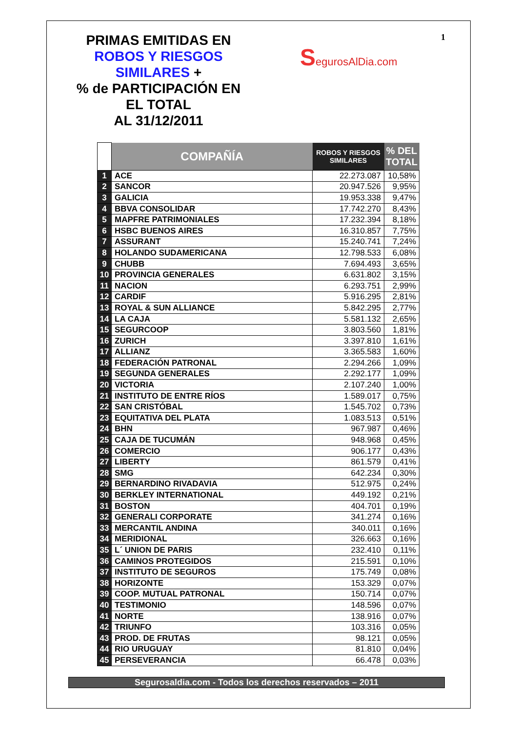PRIMAS EMITIDAS EN
ROBOS Y RIESGOS
SIMILARES +
% de PARTICIPACIÓN EN
EL TOTAL
AL 31/12/2011
SegurosAlDia.com
1
| | COMPAÑÍA | ROBOS Y RIESGOS SIMILARES | % DEL TOTAL |
| --- | --- | --- | --- |
| 1 | ACE | 22.273.087 | 10,58% |
| 2 | SANCOR | 20.947.526 | 9,95% |
| 3 | GALICIA | 19.953.338 | 9,47% |
| 4 | BBVA CONSOLIDAR | 17.742.270 | 8,43% |
| 5 | MAPFRE PATRIMONIALES | 17.232.394 | 8,18% |
| 6 | HSBC BUENOS AIRES | 16.310.857 | 7,75% |
| 7 | ASSURANT | 15.240.741 | 7,24% |
| 8 | HOLANDO SUDAMERICANA | 12.798.533 | 6,08% |
| 9 | CHUBB | 7.694.493 | 3,65% |
| 10 | PROVINCIA GENERALES | 6.631.802 | 3,15% |
| 11 | NACION | 6.293.751 | 2,99% |
| 12 | CARDIF | 5.916.295 | 2,81% |
| 13 | ROYAL & SUN ALLIANCE | 5.842.295 | 2,77% |
| 14 | LA CAJA | 5.581.132 | 2,65% |
| 15 | SEGURCOOP | 3.803.560 | 1,81% |
| 16 | ZURICH | 3.397.810 | 1,61% |
| 17 | ALLIANZ | 3.365.583 | 1,60% |
| 18 | FEDERACIÓN PATRONAL | 2.294.266 | 1,09% |
| 19 | SEGUNDA GENERALES | 2.292.177 | 1,09% |
| 20 | VICTORIA | 2.107.240 | 1,00% |
| 21 | INSTITUTO DE ENTRE RÍOS | 1.589.017 | 0,75% |
| 22 | SAN CRISTÓBAL | 1.545.702 | 0,73% |
| 23 | EQUITATIVA DEL PLATA | 1.083.513 | 0,51% |
| 24 | BHN | 967.987 | 0,46% |
| 25 | CAJA DE TUCUMÁN | 948.968 | 0,45% |
| 26 | COMERCIO | 906.177 | 0,43% |
| 27 | LIBERTY | 861.579 | 0,41% |
| 28 | SMG | 642.234 | 0,30% |
| 29 | BERNARDINO RIVADAVIA | 512.975 | 0,24% |
| 30 | BERKLEY INTERNATIONAL | 449.192 | 0,21% |
| 31 | BOSTON | 404.701 | 0,19% |
| 32 | GENERALI CORPORATE | 341.274 | 0,16% |
| 33 | MERCANTIL ANDINA | 340.011 | 0,16% |
| 34 | MERIDIONAL | 326.663 | 0,16% |
| 35 | L´ UNION DE PARIS | 232.410 | 0,11% |
| 36 | CAMINOS PROTEGIDOS | 215.591 | 0,10% |
| 37 | INSTITUTO DE SEGUROS | 175.749 | 0,08% |
| 38 | HORIZONTE | 153.329 | 0,07% |
| 39 | COOP. MUTUAL PATRONAL | 150.714 | 0,07% |
| 40 | TESTIMONIO | 148.596 | 0,07% |
| 41 | NORTE | 138.916 | 0,07% |
| 42 | TRIUNFO | 103.316 | 0,05% |
| 43 | PROD. DE FRUTAS | 98.121 | 0,05% |
| 44 | RIO URUGUAY | 81.810 | 0,04% |
| 45 | PERSEVERANCIA | 66.478 | 0,03% |
Segurosaldia.com - Todos los derechos reservados – 2011